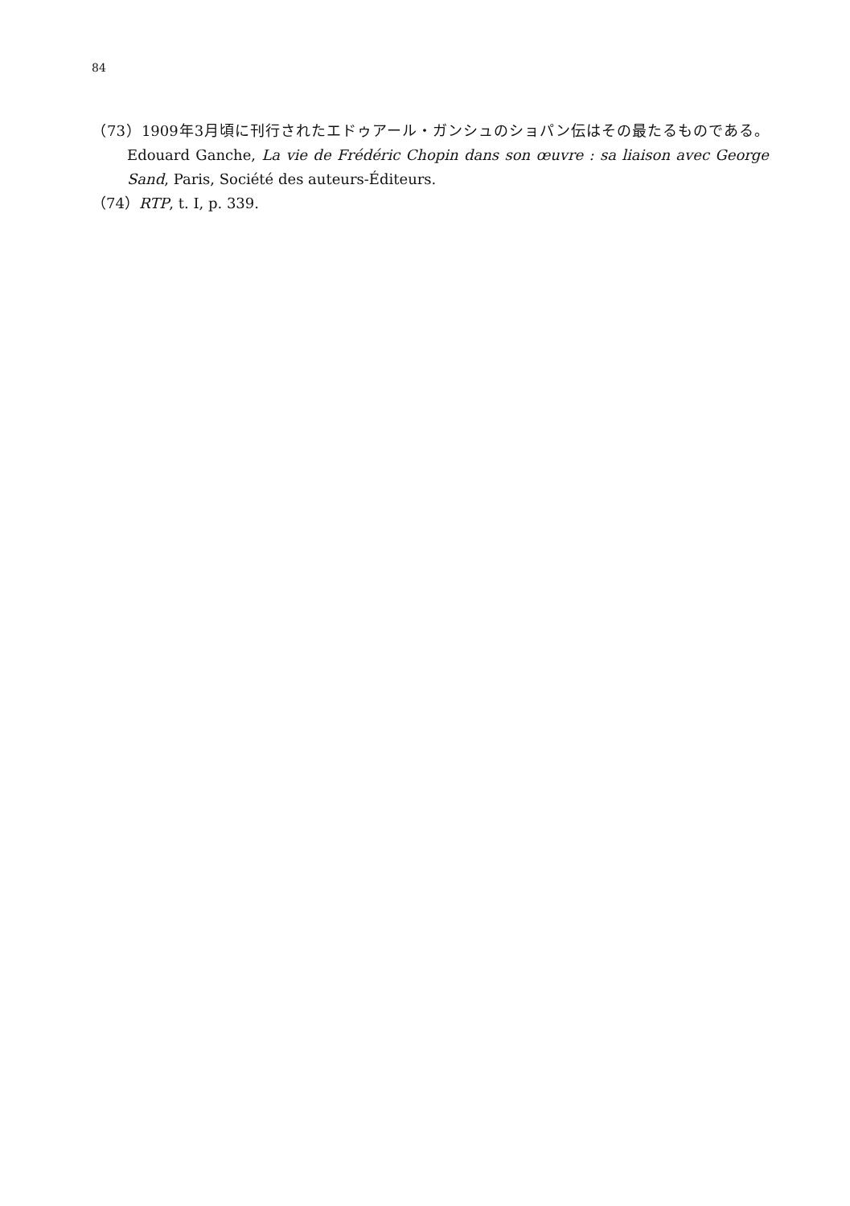84
（73）1909年3月頃に刊行されたエドゥアール・ガンシュのショパン伝はその最たるものである。Edouard Ganche, La vie de Frédéric Chopin dans son œuvre : sa liaison avec George Sand, Paris, Société des auteurs-Éditeurs.
（74）RTP, t. I, p. 339.